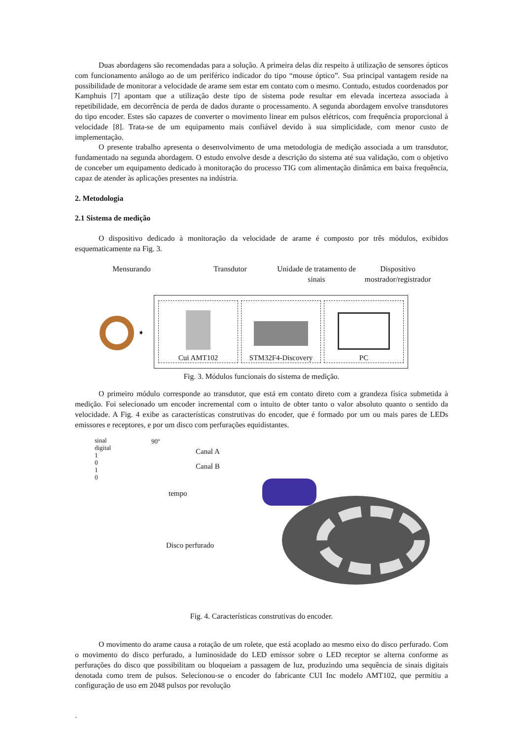Duas abordagens são recomendadas para a solução. A primeira delas diz respeito à utilização de sensores ópticos com funcionamento análogo ao de um periférico indicador do tipo “mouse óptico”. Sua principal vantagem reside na possibilidade de monitorar a velocidade de arame sem estar em contato com o mesmo. Contudo, estudos coordenados por Kamphuis [7] apontam que a utilização deste tipo de sistema pode resultar em elevada incerteza associada à repetibilidade, em decorrência de perda de dados durante o processamento. A segunda abordagem envolve transdutores do tipo encoder. Estes são capazes de converter o movimento linear em pulsos elétricos, com frequência proporcional à velocidade [8]. Trata-se de um equipamento mais confiável devido à sua simplicidade, com menor custo de implementação.
O presente trabalho apresenta o desenvolvimento de uma metodologia de medição associada a um transdutor, fundamentado na segunda abordagem. O estudo envolve desde a descrição do sistema até sua validação, com o objetivo de conceber um equipamento dedicado à monitoração do processo TIG com alimentação dinâmica em baixa frequência, capaz de atender às aplicações presentes na indústria.
2. Metodologia
2.1 Sistema de medição
O dispositivo dedicado à monitoração da velocidade de arame é composto por três módulos, exibidos esquematicamente na Fig. 3.
Mensurando Transdutor Unidade de tratamento de sinais
Dispositivo mostrador/registrador
➧
Cui AMT102 STM32F4-Discovery PC
Fig. 3. Módulos funcionais do sistema de medição.
O primeiro módulo corresponde ao transdutor, que está em contato direto com a grandeza física submetida à medição. Foi selecionado um encoder incremental com o intuito de obter tanto o valor absoluto quanto o sentido da velocidade. A Fig. 4 exibe as características construtivas do encoder, que é formado por um ou mais pares de LEDs emissores e receptores, e por um disco com perfurações equidistantes.
sinal
digital
1
0
1
0
90º
Canal A
Canal B
tempo
Disco perfurado
Fig. 4. Características construtivas do encoder.
O movimento do arame causa a rotação de um rolete, que está acoplado ao mesmo eixo do disco perfurado. Com o movimento do disco perfurado, a luminosidade do LED emissor sobre o LED receptor se alterna conforme as perfurações do disco que possibilitam ou bloqueiam a passagem de luz, produzindo uma sequência de sinais digitais denotada como trem de pulsos. Selecionou-se o encoder do fabricante CUI Inc modelo AMT102, que permitiu a configuração de uso em 2048 pulsos por revolução
.